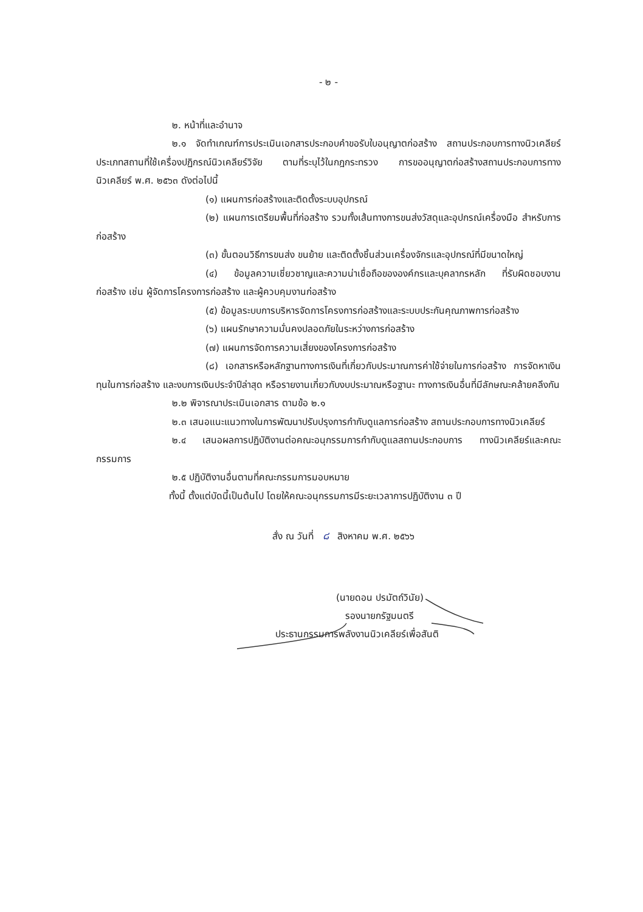- ๒ -
๒. หน้าที่และอำนาจ
๒.๑ จัดทำเกณฑ์การประเมินเอกสารประกอบคำขอรับใบอนุญาตก่อสร้าง สถานประกอบการทางนิวเคลียร์ ประเภทสถานที่ใช้เครื่องปฏิกรณ์นิวเคลียร์วิจัย ตามที่ระบุไว้ในกฎกระทรวง การขออนุญาตก่อสร้างสถานประกอบการทางนิวเคลียร์ พ.ศ. ๒๕๖๓ ดังต่อไปนี้
(๑) แผนการก่อสร้างและติดตั้งระบบอุปกรณ์
(๒) แผนการเตรียมพื้นที่ก่อสร้าง รวมทั้งเส้นทางการขนส่งวัสดุและอุปกรณ์เครื่องมือ สำหรับการก่อสร้าง
(๓) ขั้นตอนวิธีการขนส่ง ขนย้าย และติดตั้งชิ้นส่วนเครื่องจักรและอุปกรณ์ที่มีขนาดใหญ่
(๔) ข้อมูลความเชี่ยวชาญและความน่าเชื่อถือขององค์กรและบุคลากรหลัก ที่รับผิดชอบงานก่อสร้าง เช่น ผู้จัดการโครงการก่อสร้าง และผู้ควบคุมงานก่อสร้าง
(๕) ข้อมูลระบบการบริหารจัดการโครงการก่อสร้างและระบบประกันคุณภาพการก่อสร้าง
(๖) แผนรักษาความมั่นคงปลอดภัยในระหว่างการก่อสร้าง
(๗) แผนการจัดการความเสี่ยงของโครงการก่อสร้าง
(๘) เอกสารหรือหลักฐานทางการเงินที่เกี่ยวกับประมาณการค่าใช้จ่ายในการก่อสร้าง การจัดหาเงินทุนในการก่อสร้าง และงบการเงินประจำปีล่าสุด หรือรายงานเกี่ยวกับงบประมาณหรือฐานะ ทางการเงินอื่นที่มีลักษณะคล้ายคลึงกัน
๒.๒ พิจารณาประเมินเอกสาร ตามข้อ ๒.๑
๒.๓ เสนอแนะแนวทางในการพัฒนาปรับปรุงการกำกับดูแลการก่อสร้าง สถานประกอบการทางนิวเคลียร์
๒.๔ เสนอผลการปฏิบัติงานต่อคณะอนุกรรมการกำกับดูแลสถานประกอบการ ทางนิวเคลียร์และคณะกรรมการ
๒.๕ ปฏิบัติงานอื่นตามที่คณะกรรมการมอบหมาย
ทั้งนี้ ตั้งแต่บัดนี้เป็นต้นไป โดยให้คณะอนุกรรมการมีระยะเวลาการปฏิบัติงาน ๓ ปี
สั่ง ณ วันที่ ๘ สิงหาคม พ.ศ. ๒๕๖๖
(นายดอน ปรมัตถ์วินัย)
รองนายกรัฐมนตรี
ประธานกรรมการพลังงานนิวเคลียร์เพื่อสันติ